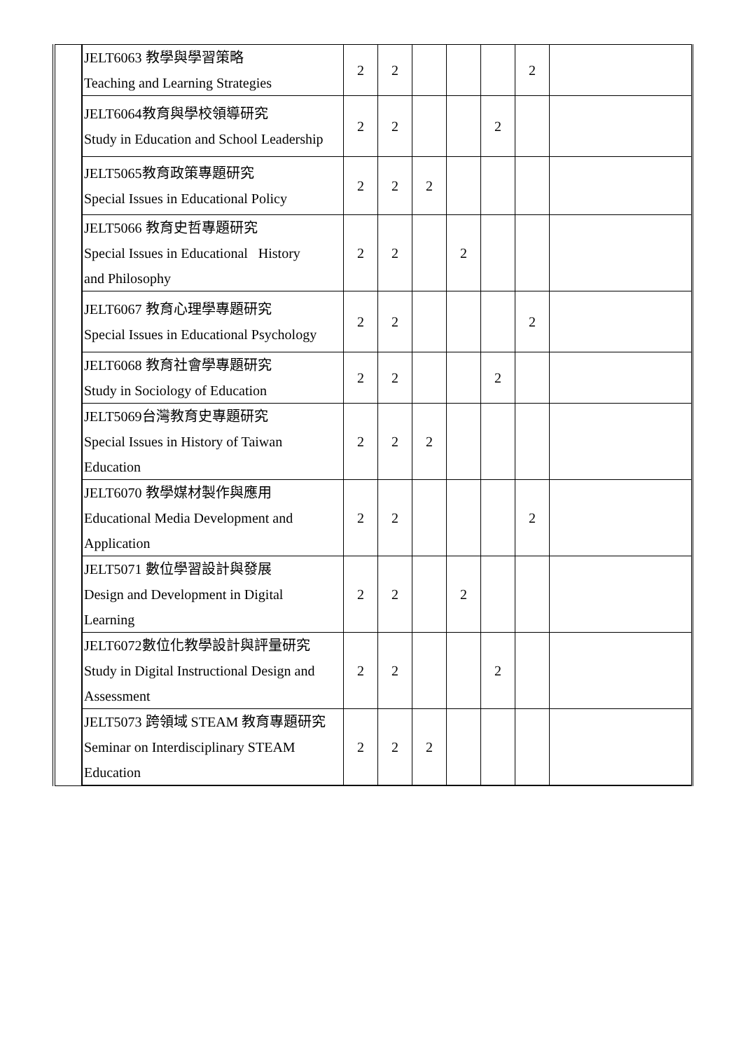| | JELT6063 教學與學習策略 Teaching and Learning Strategies | 2 | 2 | | | | 2 | |
| | JELT6064教育與學校領導研究 Study in Education and School Leadership | 2 | 2 | | | 2 | | |
| | JELT5065教育政策專題研究 Special Issues in Educational Policy | 2 | 2 | 2 | | | | |
| | JELT5066 教育史哲專題研究 Special Issues in Educational History and Philosophy | 2 | 2 | | 2 | | | |
| | JELT6067 教育心理學專題研究 Special Issues in Educational Psychology | 2 | 2 | | | | 2 | |
| | JELT6068 教育社會學專題研究 Study in Sociology of Education | 2 | 2 | | | 2 | | |
| | JELT5069台灣教育史專題研究 Special Issues in History of Taiwan Education | 2 | 2 | 2 | | | | |
| | JELT6070 教學媒材製作與應用 Educational Media Development and Application | 2 | 2 | | | | 2 | |
| | JELT5071 數位學習設計與發展 Design and Development in Digital Learning | 2 | 2 | | 2 | | | |
| | JELT6072數位化教學設計與評量研究 Study in Digital Instructional Design and Assessment | 2 | 2 | | | 2 | | |
| | JELT5073 跨領域 STEAM 教育專題研究 Seminar on Interdisciplinary STEAM Education | 2 | 2 | 2 | | | | |